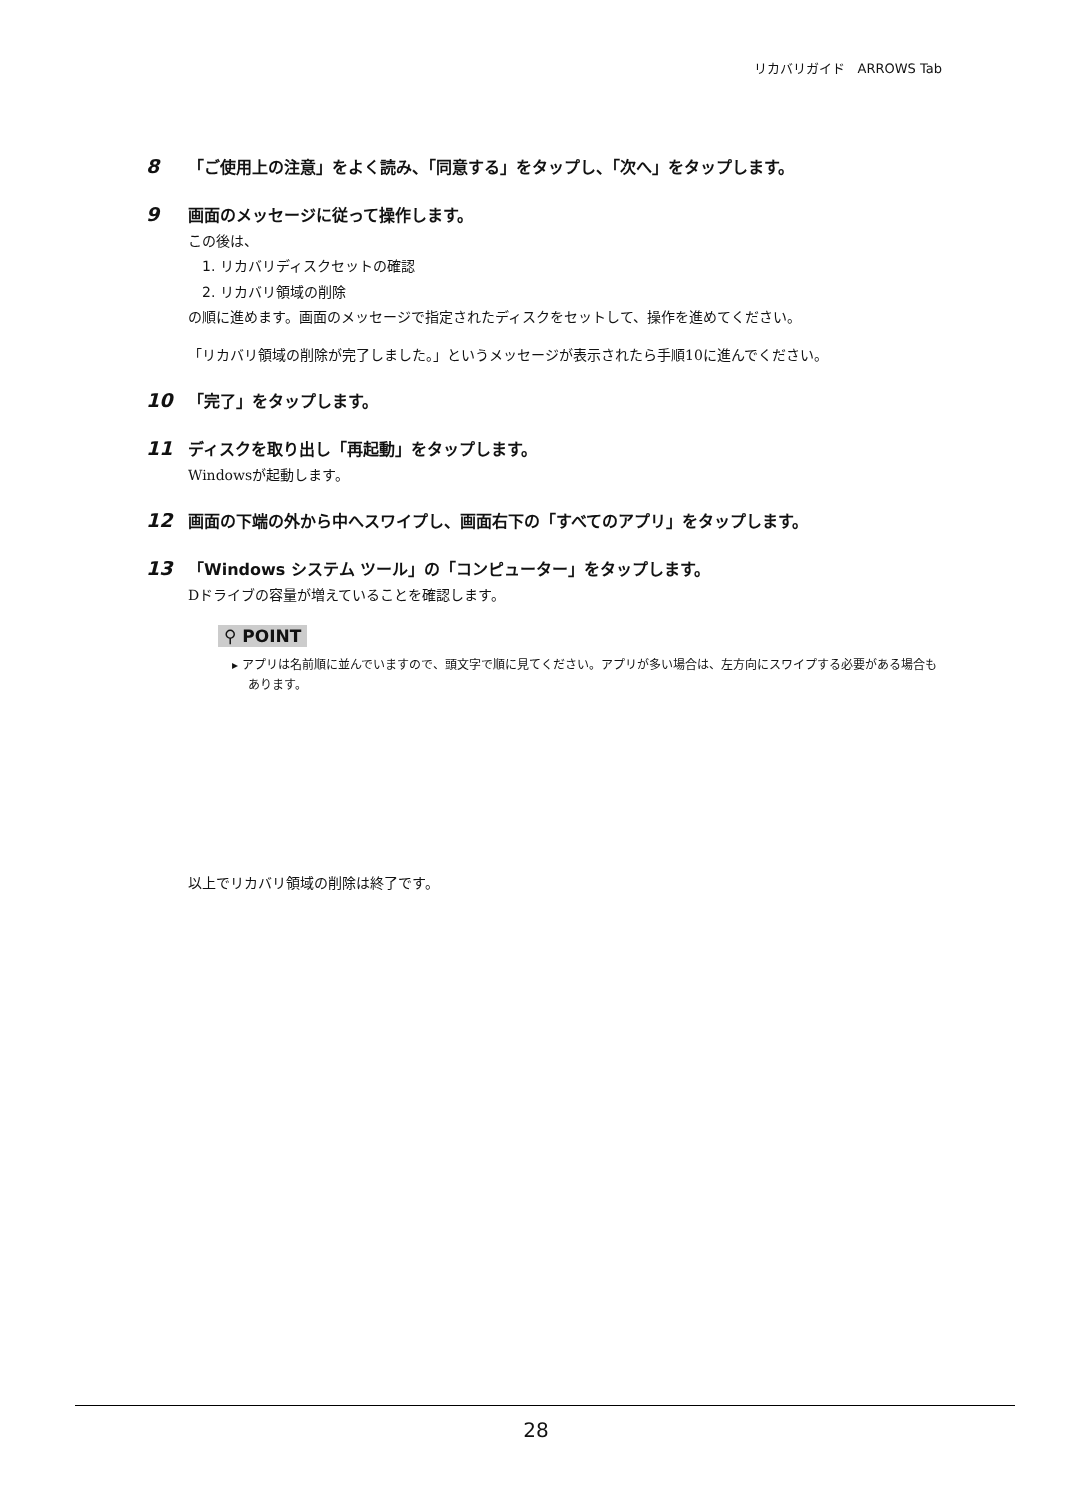リカバリガイド　ARROWS Tab
8
「ご使用上の注意」をよく読み、「同意する」をタップし、「次へ」をタップします。
9
画面のメッセージに従って操作します。
この後は、
1. リカバリディスクセットの確認
2. リカバリ領域の削除
の順に進めます。画面のメッセージで指定されたディスクをセットして、操作を進めてください。
「リカバリ領域の削除が完了しました。」というメッセージが表示されたら手順10に進んでください。
10
「完了」をタップします。
11
ディスクを取り出し「再起動」をタップします。
Windowsが起動します。
12
画面の下端の外から中へスワイプし、画面右下の「すべてのアプリ」をタップします。
13
「Windows システム ツール」の「コンピューター」をタップします。
Dドライブの容量が増えていることを確認します。
⚲ POINT
▸ アプリは名前順に並んでいますので、頭文字で順に見てください。アプリが多い場合は、左方向にスワイプする必要がある場合もあります。
以上でリカバリ領域の削除は終了です。
28